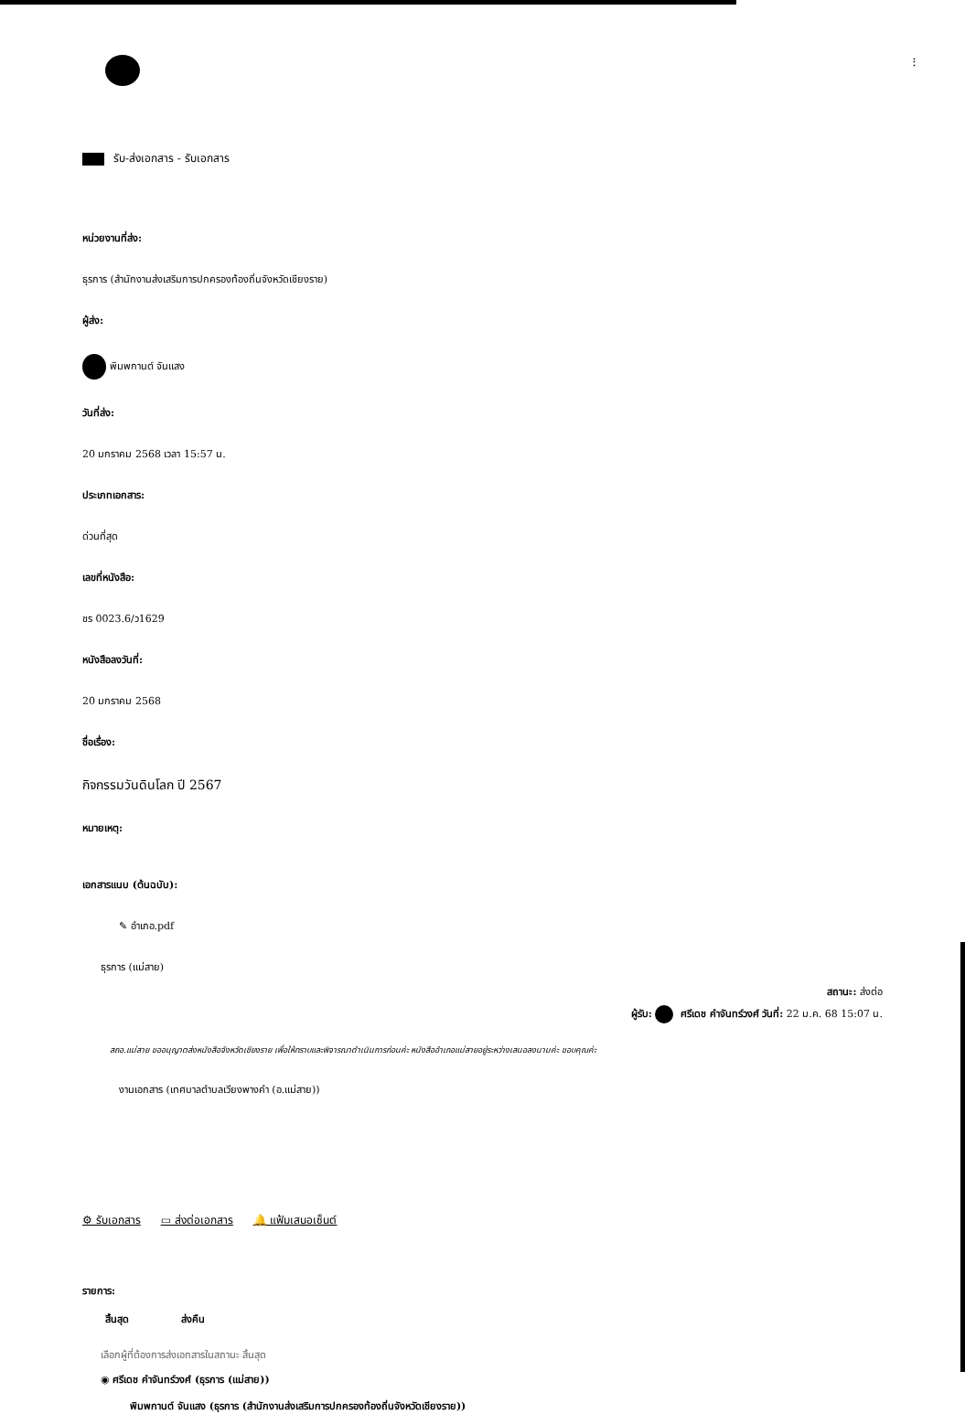⋮
รับ-ส่งเอกสาร - รับเอกสาร
หน่วยงานที่ส่ง:
ธุรการ (สำนักงานส่งเสริมการปกครองท้องถิ่นจังหวัดเชียงราย)
ผู้ส่ง:
พิมพกานต์ จันแสง
วันที่ส่ง:
20 มกราคม 2568 เวลา 15:57 น.
ประเภทเอกสาร:
ด่วนที่สุด
เลขที่หนังสือ:
ชร 0023.6/ว1629
หนังสือลงวันที่:
20 มกราคม 2568
ชื่อเรื่อง:
กิจกรรมวันดินโลก ปี 2567
หมายเหตุ:
เอกสารแนบ (ต้นฉบับ):
✎ อำเภอ.pdf
ธุรการ (แม่สาย)
สถานะ: ส่งต่อ
ผู้รับ: ศรีเดช คำจันทร์วงศ์ วันที่: 22 ม.ค. 68 15:07 น.
สถอ.แม่สาย ขออนุญาตส่งหนังสือจังหวัดเชียงราย เพื่อให้ทราบและพิจารณาดำเนินการก่อนค่ะ หนังสืออำเภอแม่สายอยู่ระหว่างเสนอลงนามค่ะ ขอบคุณค่ะ
งานเอกสาร (เทศบาลตำบลเวียงพางคำ (อ.แม่สาย))
⚙ รับเอกสาร ▭ ส่งต่อเอกสาร 🔔 แฟ้มเสนอเซ็นต์
รายการ:
สิ้นสุด ส่งคืน
เลือกผู้ที่ต้องการส่งเอกสารในสถานะ สิ้นสุด
◉ ศรีเดช คำจันทร์วงศ์ (ธุรการ (แม่สาย))
พิมพกานต์ จันแสง (ธุรการ (สำนักงานส่งเสริมการปกครองท้องถิ่นจังหวัดเชียงราย))